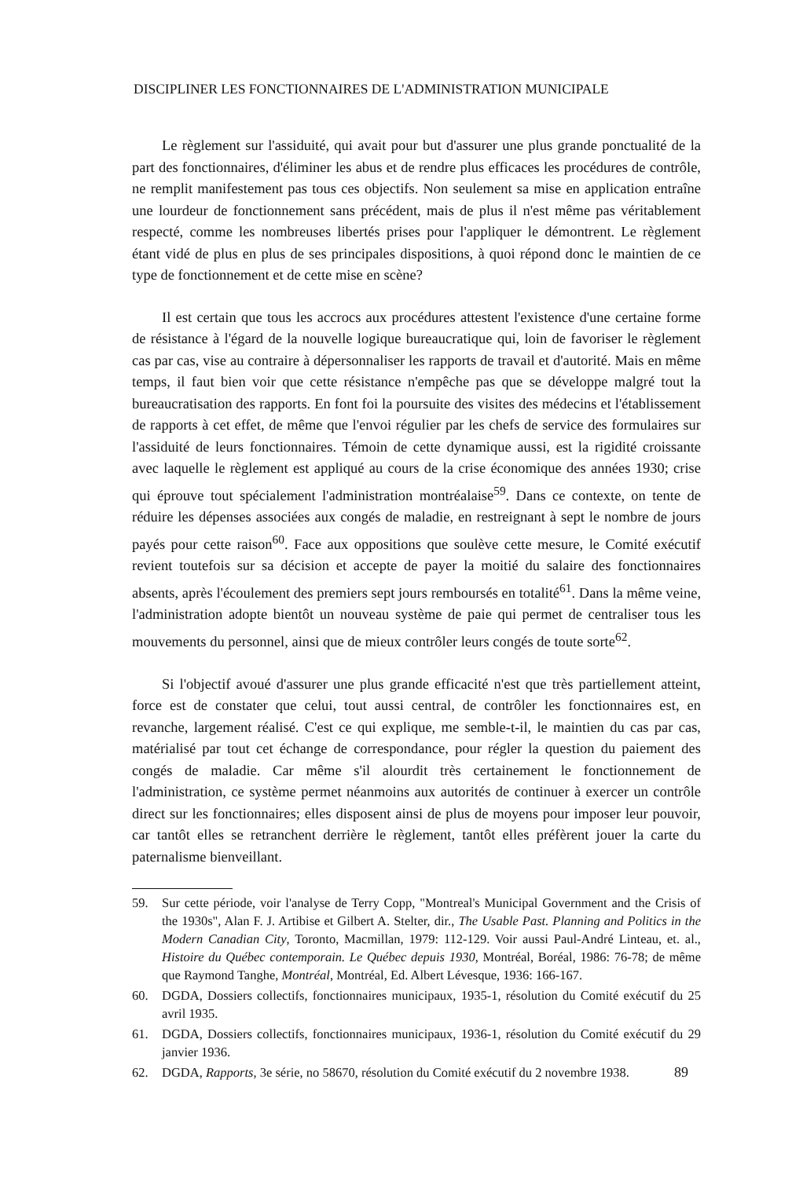DISCIPLINER LES FONCTIONNAIRES DE L'ADMINISTRATION MUNICIPALE
Le règlement sur l'assiduité, qui avait pour but d'assurer une plus grande ponctualité de la part des fonctionnaires, d'éliminer les abus et de rendre plus efficaces les procédures de contrôle, ne remplit manifestement pas tous ces objectifs. Non seulement sa mise en application entraîne une lourdeur de fonctionnement sans précédent, mais de plus il n'est même pas véritablement respecté, comme les nombreuses libertés prises pour l'appliquer le démontrent. Le règlement étant vidé de plus en plus de ses principales dispositions, à quoi répond donc le maintien de ce type de fonctionnement et de cette mise en scène?
Il est certain que tous les accrocs aux procédures attestent l'existence d'une certaine forme de résistance à l'égard de la nouvelle logique bureaucratique qui, loin de favoriser le règlement cas par cas, vise au contraire à dépersonnaliser les rapports de travail et d'autorité. Mais en même temps, il faut bien voir que cette résistance n'empêche pas que se développe malgré tout la bureaucratisation des rapports. En font foi la poursuite des visites des médecins et l'établissement de rapports à cet effet, de même que l'envoi régulier par les chefs de service des formulaires sur l'assiduité de leurs fonctionnaires. Témoin de cette dynamique aussi, est la rigidité croissante avec laquelle le règlement est appliqué au cours de la crise économique des années 1930; crise qui éprouve tout spécialement l'administration montréalaise<sup>59</sup>. Dans ce contexte, on tente de réduire les dépenses associées aux congés de maladie, en restreignant à sept le nombre de jours payés pour cette raison<sup>60</sup>. Face aux oppositions que soulève cette mesure, le Comité exécutif revient toutefois sur sa décision et accepte de payer la moitié du salaire des fonctionnaires absents, après l'écoulement des premiers sept jours remboursés en totalité<sup>61</sup>. Dans la même veine, l'administration adopte bientôt un nouveau système de paie qui permet de centraliser tous les mouvements du personnel, ainsi que de mieux contrôler leurs congés de toute sorte<sup>62</sup>.
Si l'objectif avoué d'assurer une plus grande efficacité n'est que très partiellement atteint, force est de constater que celui, tout aussi central, de contrôler les fonctionnaires est, en revanche, largement réalisé. C'est ce qui explique, me semble-t-il, le maintien du cas par cas, matérialisé par tout cet échange de correspondance, pour régler la question du paiement des congés de maladie. Car même s'il alourdit très certainement le fonctionnement de l'administration, ce système permet néanmoins aux autorités de continuer à exercer un contrôle direct sur les fonctionnaires; elles disposent ainsi de plus de moyens pour imposer leur pouvoir, car tantôt elles se retranchent derrière le règlement, tantôt elles préfèrent jouer la carte du paternalisme bienveillant.
59. Sur cette période, voir l'analyse de Terry Copp, "Montreal's Municipal Government and the Crisis of the 1930s", Alan F. J. Artibise et Gilbert A. Stelter, dir., The Usable Past. Planning and Politics in the Modern Canadian City, Toronto, Macmillan, 1979: 112-129. Voir aussi Paul-André Linteau, et. al., Histoire du Québec contemporain. Le Québec depuis 1930, Montréal, Boréal, 1986: 76-78; de même que Raymond Tanghe, Montréal, Montréal, Ed. Albert Lévesque, 1936: 166-167.
60. DGDA, Dossiers collectifs, fonctionnaires municipaux, 1935-1, résolution du Comité exécutif du 25 avril 1935.
61. DGDA, Dossiers collectifs, fonctionnaires municipaux, 1936-1, résolution du Comité exécutif du 29 janvier 1936.
62. DGDA, Rapports, 3e série, no 58670, résolution du Comité exécutif du 2 novembre 1938.
89